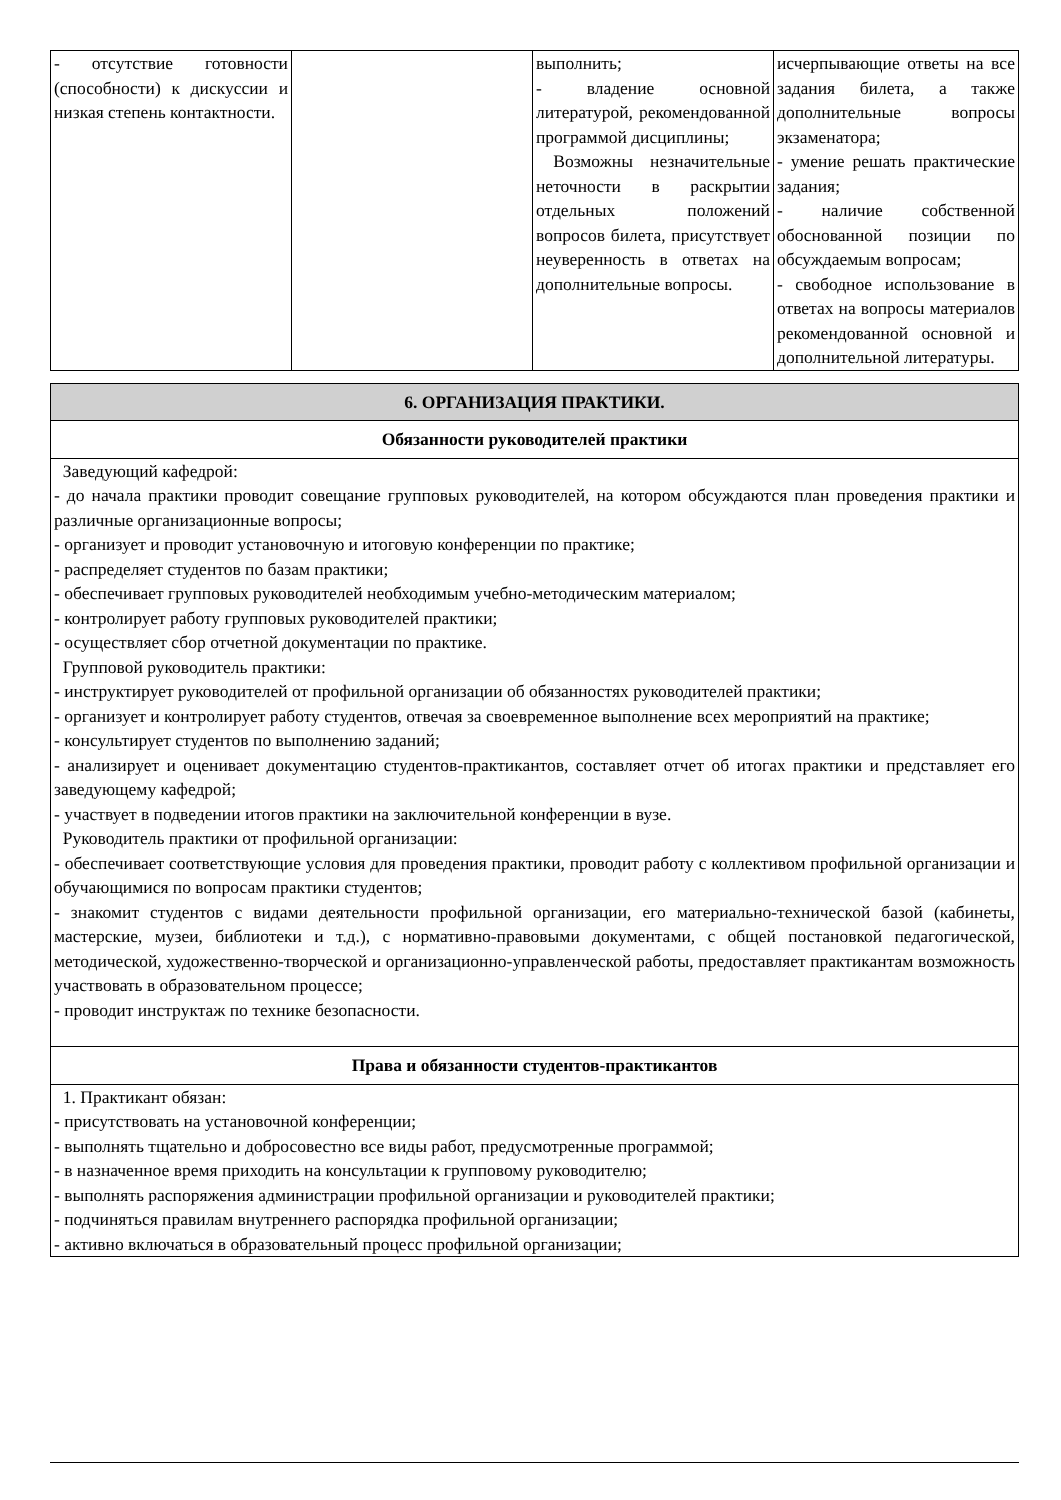| - отсутствие готовности (способности) к дискуссии и низкая степень контактности. | | выполнить; - владение основной литературой, рекомендованной программой дисциплины; Возможны незначительные неточности в раскрытии отдельных положений вопросов билета, присутствует неуверенность в ответах на дополнительные вопросы. | исчерпывающие ответы на все задания билета, а также дополнительные вопросы экзаменатора; - умение решать практические задания; - наличие собственной обоснованной позиции по обсуждаемым вопросам; - свободное использование в ответах на вопросы материалов рекомендованной основной и дополнительной литературы. |
| 6. ОРГАНИЗАЦИЯ ПРАКТИКИ. |
| Обязанности руководителей практики |
| Заведующий кафедрой: - до начала практики проводит совещание групповых руководителей, на котором обсуждаются план проведения практики и различные организационные вопросы; - организует и проводит установочную и итоговую конференции по практике; - распределяет студентов по базам практики; - обеспечивает групповых руководителей необходимым учебно-методическим материалом; - контролирует работу групповых руководителей практики; - осуществляет сбор отчетной документации по практике. Групповой руководитель практики: - инструктирует руководителей от профильной организации об обязанностях руководителей практики; - организует и контролирует работу студентов, отвечая за своевременное выполнение всех мероприятий на практике; - консультирует студентов по выполнению заданий; - анализирует и оценивает документацию студентов-практикантов, составляет отчет об итогах практики и представляет его заведующему кафедрой; - участвует в подведении итогов практики на заключительной конференции в вузе. Руководитель практики от профильной организации: - обеспечивает соответствующие условия для проведения практики, проводит работу с коллективом профильной организации и обучающимися по вопросам практики студентов; - знакомит студентов с видами деятельности профильной организации, его материально-технической базой (кабинеты, мастерские, музеи, библиотеки и т.д.), с нормативно-правовыми документами, с общей постановкой педагогической, методической, художественно-творческой и организационно-управленческой работы, предоставляет практикантам возможность участвовать в образовательном процессе; - проводит инструктаж по технике безопасности. |
| Права и обязанности студентов-практикантов |
| 1. Практикант обязан: - присутствовать на установочной конференции; - выполнять тщательно и добросовестно все виды работ, предусмотренные программой; - в назначенное время приходить на консультации к групповому руководителю; - выполнять распоряжения администрации профильной организации и руководителей практики; - подчиняться правилам внутреннего распорядка профильной организации; - активно включаться в образовательный процесс профильной организации; |